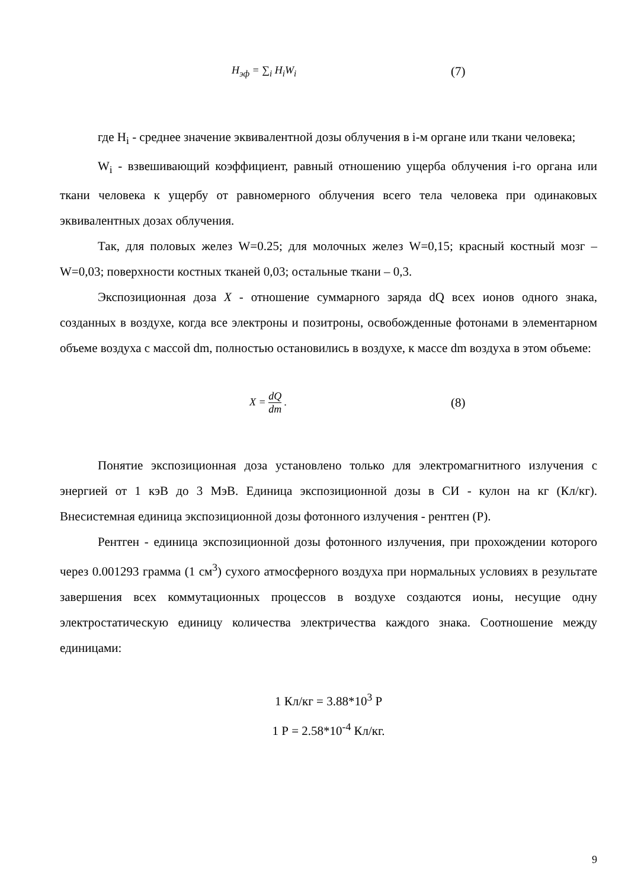H<sub>эф</sub> = ∑<sub>i</sub> H<sub>i</sub>W<sub>i</sub> (7)
где H<sub>i</sub> - среднее значение эквивалентной дозы облучения в i-м органе или ткани человека;
W<sub>i</sub> - взвешивающий коэффициент, равный отношению ущерба облучения i-го органа или ткани человека к ущербу от равномерного облучения всего тела человека при одинаковых эквивалентных дозах облучения.
Так, для половых желез W=0.25; для молочных желез W=0,15; красный костный мозг – W=0,03; поверхности костных тканей 0,03; остальные ткани – 0,3.
Экспозиционная доза X - отношение суммарного заряда dQ всех ионов одного знака, созданных в воздухе, когда все электроны и позитроны, освобожденные фотонами в элементарном объеме воздуха с массой dm, полностью остановились в воздухе, к массе dm воздуха в этом объеме:
X = dQ dm . (8)
Понятие экспозиционная доза установлено только для электромагнитного излучения с энергией от 1 кэВ до 3 МэВ. Единица экспозиционной дозы в СИ - кулон на кг (Кл/кг). Внесистемная единица экспозиционной дозы фотонного излучения - рентген (Р).
Рентген - единица экспозиционной дозы фотонного излучения, при прохождении которого через 0.001293 грамма (1 см<sup>3</sup>) сухого атмосферного воздуха при нормальных условиях в результате завершения всех коммутационных процессов в воздухе создаются ионы, несущие одну электростатическую единицу количества электричества каждого знака. Соотношение между единицами:
1 Кл/кг = 3.88*10<sup>3</sup> Р
1 Р = 2.58*10<sup>-4</sup> Кл/кг.
9